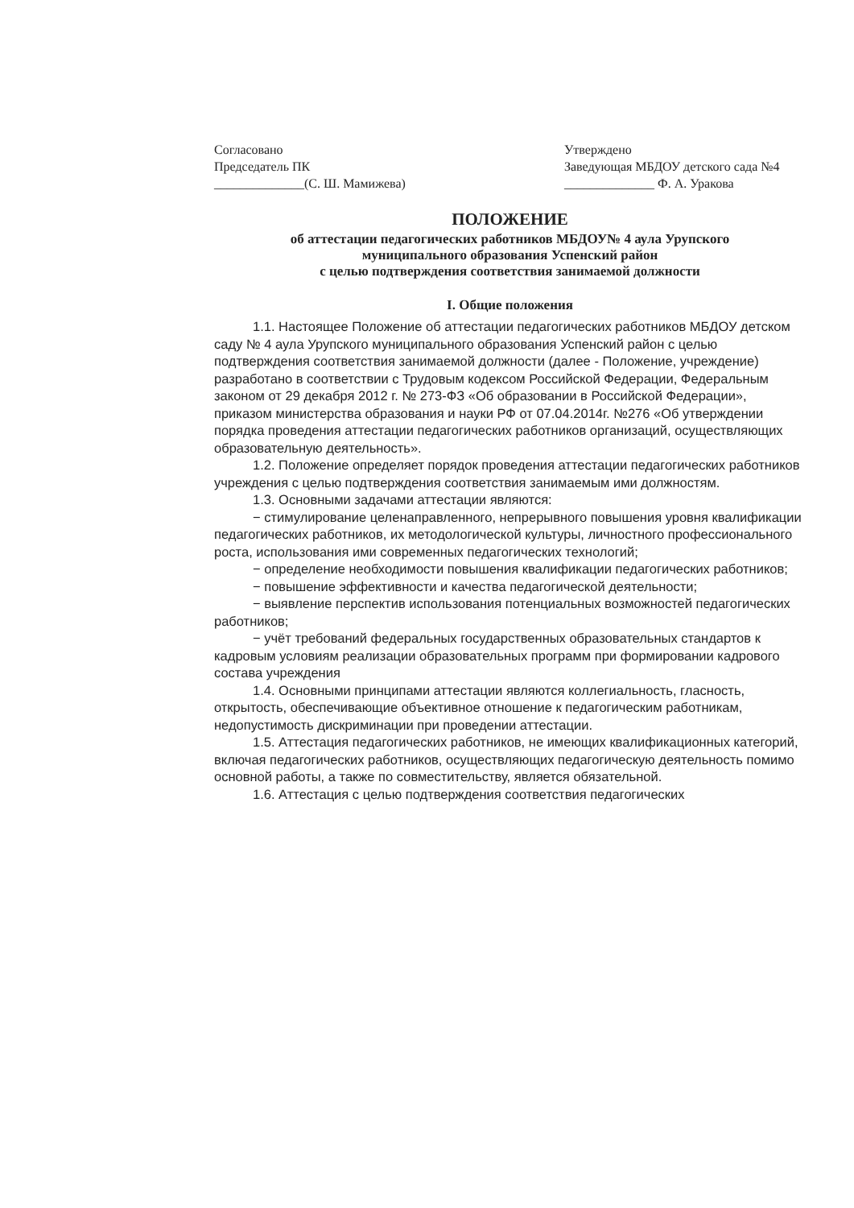Согласовано
Председатель ПК
______________(С. Ш. Мамижева)
Утверждено
Заведующая МБДОУ детского сада №4
______________ Ф. А. Уракова
ПОЛОЖЕНИЕ
об аттестации педагогических работников МБДОУ№ 4 аула Урупского
муниципального образования Успенский район
с целью подтверждения соответствия занимаемой должности
I. Общие положения
1.1. Настоящее Положение об аттестации педагогических работников МБДОУ детском саду № 4 аула Урупского муниципального образования Успенский район с целью подтверждения соответствия занимаемой должности (далее - Положение, учреждение) разработано в соответствии с Трудовым кодексом Российской Федерации, Федеральным законом от 29 декабря 2012 г. № 273-ФЗ «Об образовании в Российской Федерации», приказом министерства образования и науки РФ от 07.04.2014г. №276 «Об утверждении порядка проведения аттестации педагогических работников организаций, осуществляющих образовательную деятельность».
1.2. Положение определяет порядок проведения аттестации педагогических работников учреждения с целью подтверждения соответствия занимаемым ими должностям.
1.3. Основными задачами аттестации являются:
− стимулирование целенаправленного, непрерывного повышения уровня квалификации педагогических работников, их методологической культуры, личностного профессионального роста, использования ими современных педагогических технологий;
− определение необходимости повышения квалификации педагогических работников;
− повышение эффективности и качества педагогической деятельности;
− выявление перспектив использования потенциальных возможностей педагогических работников;
− учёт требований федеральных государственных образовательных стандартов к кадровым условиям реализации образовательных программ при формировании кадрового состава учреждения
1.4. Основными принципами аттестации являются коллегиальность, гласность, открытость, обеспечивающие объективное отношение к педагогическим работникам, недопустимость дискриминации при проведении аттестации.
1.5. Аттестация педагогических работников, не имеющих квалификационных категорий, включая педагогических работников, осуществляющих педагогическую деятельность помимо основной работы, а также по совместительству, является обязательной.
1.6. Аттестация с целью подтверждения соответствия педагогических